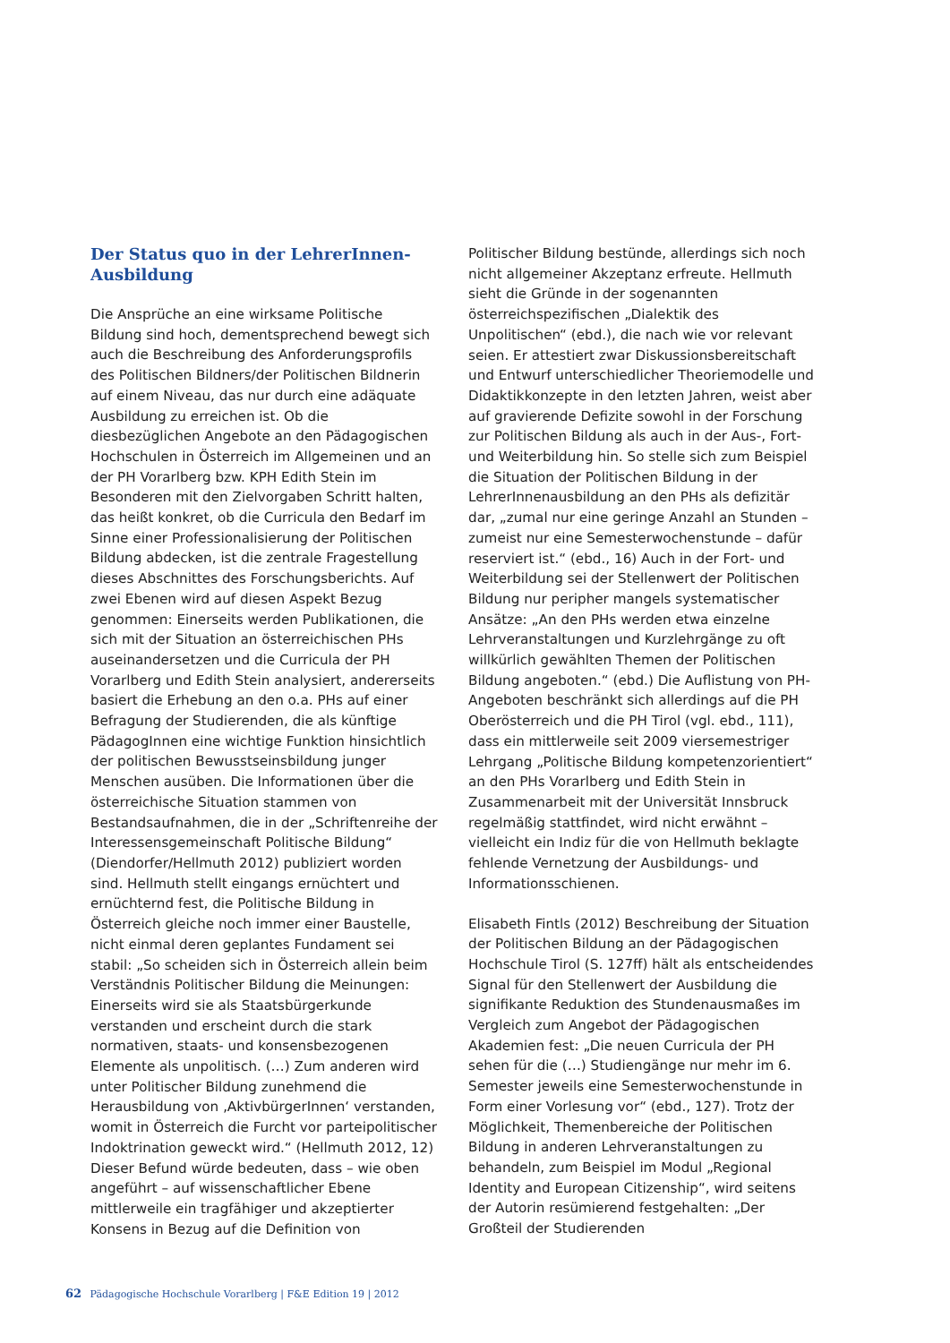Der Status quo in der LehrerInnen-Ausbildung
Die Ansprüche an eine wirksame Politische Bildung sind hoch, dementsprechend bewegt sich auch die Beschreibung des Anforderungsprofils des Politischen Bildners/der Politischen Bildnerin auf einem Niveau, das nur durch eine adäquate Ausbildung zu erreichen ist. Ob die diesbezüglichen Angebote an den Pädagogischen Hochschulen in Österreich im Allgemeinen und an der PH Vorarlberg bzw. KPH Edith Stein im Besonderen mit den Zielvorgaben Schritt halten, das heißt konkret, ob die Curricula den Bedarf im Sinne einer Professionalisierung der Politischen Bildung abdecken, ist die zentrale Fragestellung dieses Abschnittes des Forschungsberichts. Auf zwei Ebenen wird auf diesen Aspekt Bezug genommen: Einerseits werden Publikationen, die sich mit der Situation an österreichischen PHs auseinandersetzen und die Curricula der PH Vorarlberg und Edith Stein analysiert, andererseits basiert die Erhebung an den o.a. PHs auf einer Befragung der Studierenden, die als künftige PädagogInnen eine wichtige Funktion hinsichtlich der politischen Bewusstseinsbildung junger Menschen ausüben. Die Informationen über die österreichische Situation stammen von Bestandsaufnahmen, die in der „Schriftenreihe der Interessensgemeinschaft Politische Bildung“ (Diendorfer/Hellmuth 2012) publiziert worden sind. Hellmuth stellt eingangs ernüchtert und ernüchternd fest, die Politische Bildung in Österreich gleiche noch immer einer Baustelle, nicht einmal deren geplantes Fundament sei stabil: „So scheiden sich in Österreich allein beim Verständnis Politischer Bildung die Meinungen: Einerseits wird sie als Staatsbürgerkunde verstanden und erscheint durch die stark normativen, staats- und konsensbezogenen Elemente als unpolitisch. (…) Zum anderen wird unter Politischer Bildung zunehmend die Herausbildung von ‚AktivbürgerInnen‘ verstanden, womit in Österreich die Furcht vor parteipolitischer Indoktrination geweckt wird.“ (Hellmuth 2012, 12) Dieser Befund würde bedeuten, dass – wie oben angeführt – auf wissenschaftlicher Ebene mittlerweile ein tragfähiger und akzeptierter Konsens in Bezug auf die Definition von
Politischer Bildung bestünde, allerdings sich noch nicht allgemeiner Akzeptanz erfreute. Hellmuth sieht die Gründe in der sogenannten österreichspezifischen „Dialektik des Unpolitischen“ (ebd.), die nach wie vor relevant seien. Er attestiert zwar Diskussionsbereitschaft und Entwurf unterschiedlicher Theoriemodelle und Didaktikkonzepte in den letzten Jahren, weist aber auf gravierende Defizite sowohl in der Forschung zur Politischen Bildung als auch in der Aus-, Fort- und Weiterbildung hin. So stelle sich zum Beispiel die Situation der Politischen Bildung in der LehrerInnenausbildung an den PHs als defizitär dar, „zumal nur eine geringe Anzahl an Stunden – zumeist nur eine Semesterwochenstunde – dafür reserviert ist.“ (ebd., 16) Auch in der Fort- und Weiterbildung sei der Stellenwert der Politischen Bildung nur peripher mangels systematischer Ansätze: „An den PHs werden etwa einzelne Lehrveranstaltungen und Kurzlehrgänge zu oft willkürlich gewählten Themen der Politischen Bildung angeboten.“ (ebd.) Die Auflistung von PH-Angeboten beschränkt sich allerdings auf die PH Oberösterreich und die PH Tirol (vgl. ebd., 111), dass ein mittlerweile seit 2009 viersemestriger Lehrgang „Politische Bildung kompetenzorientiert“ an den PHs Vorarlberg und Edith Stein in Zusammenarbeit mit der Universität Innsbruck regelmäßig stattfindet, wird nicht erwähnt – vielleicht ein Indiz für die von Hellmuth beklagte fehlende Vernetzung der Ausbildungs- und Informationsschienen.
Elisabeth Fintls (2012) Beschreibung der Situation der Politischen Bildung an der Pädagogischen Hochschule Tirol (S. 127ff) hält als entscheidendes Signal für den Stellenwert der Ausbildung die signifikante Reduktion des Stundenausmaßes im Vergleich zum Angebot der Pädagogischen Akademien fest: „Die neuen Curricula der PH sehen für die (…) Studiengänge nur mehr im 6. Semester jeweils eine Semesterwochenstunde in Form einer Vorlesung vor“ (ebd., 127). Trotz der Möglichkeit, Themenbereiche der Politischen Bildung in anderen Lehrveranstaltungen zu behandeln, zum Beispiel im Modul „Regional Identity and European Citizenship“, wird seitens der Autorin resümierend festgehalten: „Der Großteil der Studierenden
62 Pädagogische Hochschule Vorarlberg | F&E Edition 19 | 2012